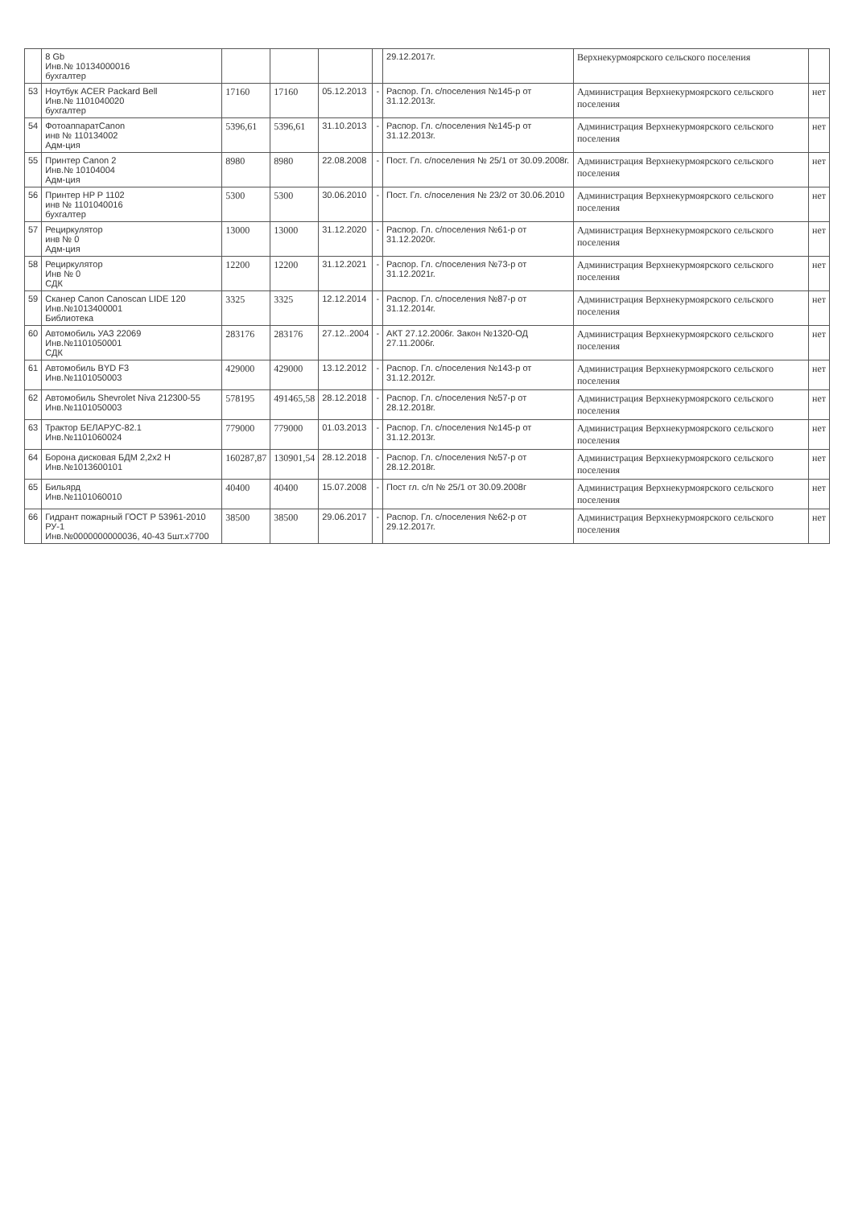| | 8 Gb Инв.№ 10134000016 бухгалтер | | | | | 29.12.2017г. | Верхнекурмоярского сельского поселения | |
| 53 | Ноутбук ACER Packard Bell Инв.№ 1101040020 бухгалтер | 17160 | 17160 | 05.12.2013 | - | Распор. Гл. с/поселения №145-р от 31.12.2013г. | Администрация Верхнекурмоярского сельского поселения | нет |
| 54 | ФотоаппаратCanon инв № 110134002 Адм-ция | 5396,61 | 5396,61 | 31.10.2013 | - | Распор. Гл. с/поселения №145-р от 31.12.2013г. | Администрация Верхнекурмоярского сельского поселения | нет |
| 55 | Принтер Canon 2 Инв.№ 10104004 Адм-ция | 8980 | 8980 | 22.08.2008 | - | Пост. Гл. с/поселения № 25/1 от 30.09.2008г. | Администрация Верхнекурмоярского сельского поселения | нет |
| 56 | Принтер HP P 1102 инв № 1101040016 бухгалтер | 5300 | 5300 | 30.06.2010 | - | Пост. Гл. с/поселения № 23/2 от 30.06.2010 | Администрация Верхнекурмоярского сельского поселения | нет |
| 57 | Рециркулятор инв № 0 Адм-ция | 13000 | 13000 | 31.12.2020 | - | Распор. Гл. с/поселения №61-р от 31.12.2020г. | Администрация Верхнекурмоярского сельского поселения | нет |
| 58 | Рециркулятор Инв № 0 СДК | 12200 | 12200 | 31.12.2021 | - | Распор. Гл. с/поселения №73-р от 31.12.2021г. | Администрация Верхнекурмоярского сельского поселения | нет |
| 59 | Сканер Canon Canoscan LIDE 120 Инв.№1013400001 Библиотека | 3325 | 3325 | 12.12.2014 | - | Распор. Гл. с/поселения №87-р от 31.12.2014г. | Администрация Верхнекурмоярского сельского поселения | нет |
| 60 | Автомобиль УАЗ 22069 Инв.№1101050001 СДК | 283176 | 283176 | 27.12..2004 | - | АКТ 27.12.2006г. Закон №1320-ОД 27.11.2006г. | Администрация Верхнекурмоярского сельского поселения | нет |
| 61 | Автомобиль BYD F3 Инв.№1101050003 | 429000 | 429000 | 13.12.2012 | - | Распор. Гл. с/поселения №143-р от 31.12.2012г. | Администрация Верхнекурмоярского сельского поселения | нет |
| 62 | Автомобиль Shevrolet Niva 212300-55 Инв.№1101050003 | 578195 | 491465,58 | 28.12.2018 | - | Распор. Гл. с/поселения №57-р от 28.12.2018г. | Администрация Верхнекурмоярского сельского поселения | нет |
| 63 | Трактор БЕЛАРУС-82.1 Инв.№1101060024 | 779000 | 779000 | 01.03.2013 | - | Распор. Гл. с/поселения №145-р от 31.12.2013г. | Администрация Верхнекурмоярского сельского поселения | нет |
| 64 | Борона дисковая БДМ 2,2х2 Н Инв.№1013600101 | 160287,87 | 130901,54 | 28.12.2018 | - | Распор. Гл. с/поселения №57-р от 28.12.2018г. | Администрация Верхнекурмоярского сельского поселения | нет |
| 65 | Бильярд Инв.№1101060010 | 40400 | 40400 | 15.07.2008 | - | Пост гл. с/п № 25/1 от 30.09.2008г | Администрация Верхнекурмоярского сельского поселения | нет |
| 66 | Гидрант пожарный ГОСТ Р 53961-2010 РУ-1 Инв.№0000000000036, 40-43 5шт.х7700 | 38500 | 38500 | 29.06.2017 | - | Распор. Гл. с/поселения №62-р от 29.12.2017г. | Администрация Верхнекурмоярского сельского поселения | нет |